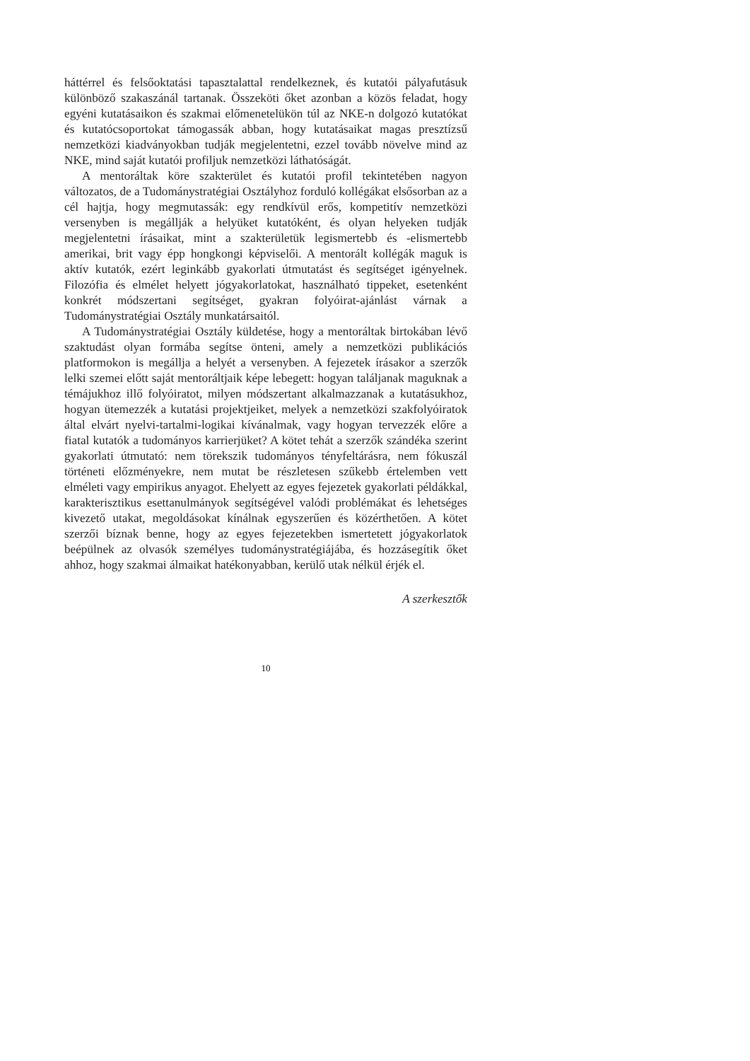háttérrel és felsőoktatási tapasztalattal rendelkeznek, és kutatói pályafutásuk különböző szakaszánál tartanak. Összeköti őket azonban a közös feladat, hogy egyéni kutatásaikon és szakmai előmenetelükön túl az NKE-n dolgozó kutatókat és kutatócsoportokat támogassák abban, hogy kutatásaikat magas presztízsű nemzetközi kiadványokban tudják megjelentetni, ezzel tovább növelve mind az NKE, mind saját kutatói profiljuk nemzetközi láthatóságát.
A mentoráltak köre szakterület és kutatói profil tekintetében nagyon változatos, de a Tudománystratégiai Osztályhoz forduló kollégákat elsősorban az a cél hajtja, hogy megmutassák: egy rendkívül erős, kompetitív nemzetközi versenyben is megállják a helyüket kutatóként, és olyan helyeken tudják megjelentetni írásaikat, mint a szakterületük legismertebb és -elismertebb amerikai, brit vagy épp hongkongi képviselői. A mentorált kollégák maguk is aktív kutatók, ezért leginkább gyakorlati útmutatást és segítséget igényelnek. Filozófia és elmélet helyett jógyakorlatokat, használható tippeket, esetenként konkrét módszertani segítséget, gyakran folyóirat-ajánlást várnak a Tudománystratégiai Osztály munkatársaitól.
A Tudománystratégiai Osztály küldetése, hogy a mentoráltak birtokában lévő szaktudást olyan formába segítse önteni, amely a nemzetközi publikációs platformokon is megállja a helyét a versenyben. A fejezetek írásakor a szerzők lelki szemei előtt saját mentoráltjaik képe lebegett: hogyan találjanak maguknak a témájukhoz illő folyóiratot, milyen módszertant alkalmazzanak a kutatásukhoz, hogyan ütemezzék a kutatási projektjeiket, melyek a nemzetközi szakfolyóiratok által elvárt nyelvi-tartalmi-logikai kívánalmak, vagy hogyan tervezzék előre a fiatal kutatók a tudományos karrierjüket? A kötet tehát a szerzők szándéka szerint gyakorlati útmutató: nem törekszik tudományos tényfeltárásra, nem fókuszál történeti előzményekre, nem mutat be részletesen szűkebb értelemben vett elméleti vagy empirikus anyagot. Ehelyett az egyes fejezetek gyakorlati példákkal, karakterisztikus esettanulmányok segítségével valódi problémákat és lehetséges kivezető utakat, megoldásokat kínálnak egyszerűen és közérthetően. A kötet szerzői bíznak benne, hogy az egyes fejezetekben ismertetett jógyakorlatok beépülnek az olvasók személyes tudománystratégiájába, és hozzásegítik őket ahhoz, hogy szakmai álmaikat hatékonyabban, kerülő utak nélkül érjék el.
A szerkesztők
10